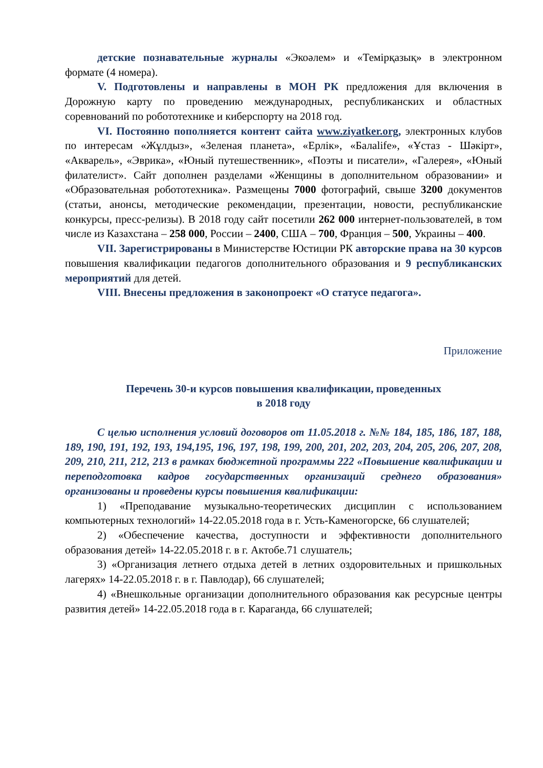детские познавательные журналы «Экоәлем» и «Темірқазық» в электронном формате (4 номера).
V. Подготовлены и направлены в МОН РК предложения для включения в Дорожную карту по проведению международных, республиканских и областных соревнований по робототехнике и киберспорту на 2018 год.
VI. Постоянно пополняется контент сайта www.ziyatker.org, электронных клубов по интересам «Жұлдыз», «Зеленая планета», «Ерлік», «Балаlife», «Ұстаз - Шәкірт», «Акварель», «Эврика», «Юный путешественник», «Поэты и писатели», «Галерея», «Юный филателист». Сайт дополнен разделами «Женщины в дополнительном образовании» и «Образовательная робототехника». Размещены 7000 фотографий, свыше 3200 документов (статьи, анонсы, методические рекомендации, презентации, новости, республиканские конкурсы, пресс-релизы). В 2018 году сайт посетили 262 000 интернет-пользователей, в том числе из Казахстана – 258 000, России – 2400, США – 700, Франция – 500, Украины – 400.
VII. Зарегистрированы в Министерстве Юстиции РК авторские права на 30 курсов повышения квалификации педагогов дополнительного образования и 9 республиканских мероприятий для детей.
VIII. Внесены предложения в законопроект «О статусе педагога».
Приложение
Перечень 30-и курсов повышения квалификации, проведенных
в 2018 году
С целью исполнения условий договоров от 11.05.2018 г. №№ 184, 185, 186, 187, 188, 189, 190, 191, 192, 193, 194,195, 196, 197, 198, 199, 200, 201, 202, 203, 204, 205, 206, 207, 208, 209, 210, 211, 212, 213 в рамках бюджетной программы 222 «Повышение квалификации и переподготовка кадров государственных организаций среднего образования» организованы и проведены курсы повышения квалификации:
1) «Преподавание музыкально-теоретических дисциплин с использованием компьютерных технологий» 14-22.05.2018 года в г. Усть-Каменогорске, 66 слушателей;
2) «Обеспечение качества, доступности и эффективности дополнительного образования детей» 14-22.05.2018 г. в г. Актобе.71 слушатель;
3) «Организация летнего отдыха детей в летних оздоровительных и пришкольных лагерях» 14-22.05.2018 г. в г. Павлодар), 66 слушателей;
4) «Внешкольные организации дополнительного образования как ресурсные центры развития детей» 14-22.05.2018 года в г. Караганда, 66 слушателей;